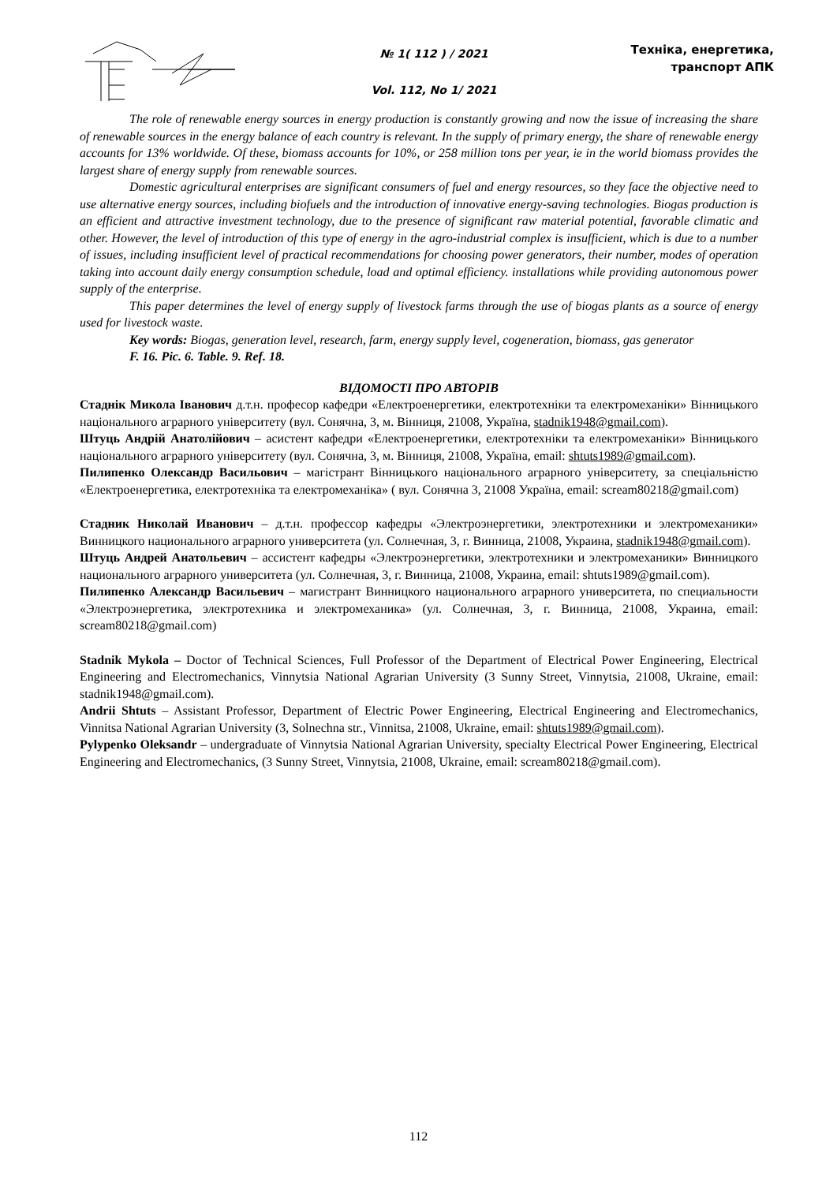№ 1( 112 ) / 2021
Vol. 112, No 1/ 2021
Техніка, енергетика,
транспорт АПК
The role of renewable energy sources in energy production is constantly growing and now the issue of increasing the share of renewable sources in the energy balance of each country is relevant. In the supply of primary energy, the share of renewable energy accounts for 13% worldwide. Of these, biomass accounts for 10%, or 258 million tons per year, ie in the world biomass provides the largest share of energy supply from renewable sources.
Domestic agricultural enterprises are significant consumers of fuel and energy resources, so they face the objective need to use alternative energy sources, including biofuels and the introduction of innovative energy-saving technologies. Biogas production is an efficient and attractive investment technology, due to the presence of significant raw material potential, favorable climatic and other. However, the level of introduction of this type of energy in the agro-industrial complex is insufficient, which is due to a number of issues, including insufficient level of practical recommendations for choosing power generators, their number, modes of operation taking into account daily energy consumption schedule, load and optimal efficiency. installations while providing autonomous power supply of the enterprise.
This paper determines the level of energy supply of livestock farms through the use of biogas plants as a source of energy used for livestock waste.
Key words: Biogas, generation level, research, farm, energy supply level, cogeneration, biomass, gas generator
F. 16. Pic. 6. Table. 9. Ref. 18.
ВІДОМОСТІ ПРО АВТОРІВ
Стаднік Микола Іванович д.т.н. професор кафедри «Електроенергетики, електротехніки та електромеханіки» Вінницького національного аграрного університету (вул. Сонячна, 3, м. Вінниця, 21008, Україна, stadnik1948@gmail.com).
Штуць Андрій Анатолійович – асистент кафедри «Електроенергетики, електротехніки та електромеханіки» Вінницького національного аграрного університету (вул. Сонячна, 3, м. Вінниця, 21008, Україна, email: shtuts1989@gmail.com).
Пилипенко Олександр Васильович – магістрант Вінницького національного аграрного університету, за спеціальністю «Електроенергетика, електротехніка та електромеханіка» ( вул. Сонячна 3, 21008 Україна, email: scream80218@gmail.com)
Стадник Николай Иванович – д.т.н. профессор кафедры «Электроэнергетики, электротехники и электромеханики» Винницкого национального аграрного университета (ул. Солнечная, 3, г. Винница, 21008, Украина, stadnik1948@gmail.com).
Штуць Андрей Анатольевич – ассистент кафедры «Электроэнергетики, электротехники и электромеханики» Винницкого национального аграрного университета (ул. Солнечная, 3, г. Винница, 21008, Украина, email: shtuts1989@gmail.com).
Пилипенко Александр Васильевич – магистрант Винницкого национального аграрного университета, по специальности «Электроэнергетика, электротехника и электромеханика» (ул. Солнечная, 3, г. Винница, 21008, Украина, email: scream80218@gmail.com)
Stadnik Mykola – Doctor of Technical Sciences, Full Professor of the Department of Electrical Power Engineering, Electrical Engineering and Electromechanics, Vinnytsia National Agrarian University (3 Sunny Street, Vinnytsia, 21008, Ukraine, email: stadnik1948@gmail.com).
Andrii Shtuts – Assistant Professor, Department of Electric Power Engineering, Electrical Engineering and Electromechanics, Vinnitsa National Agrarian University (3, Solnechna str., Vinnitsa, 21008, Ukraine, email: shtuts1989@gmail.com).
Pylypenko Oleksandr – undergraduate of Vinnytsia National Agrarian University, specialty Electrical Power Engineering, Electrical Engineering and Electromechanics, (3 Sunny Street, Vinnytsia, 21008, Ukraine, email: scream80218@gmail.com).
112